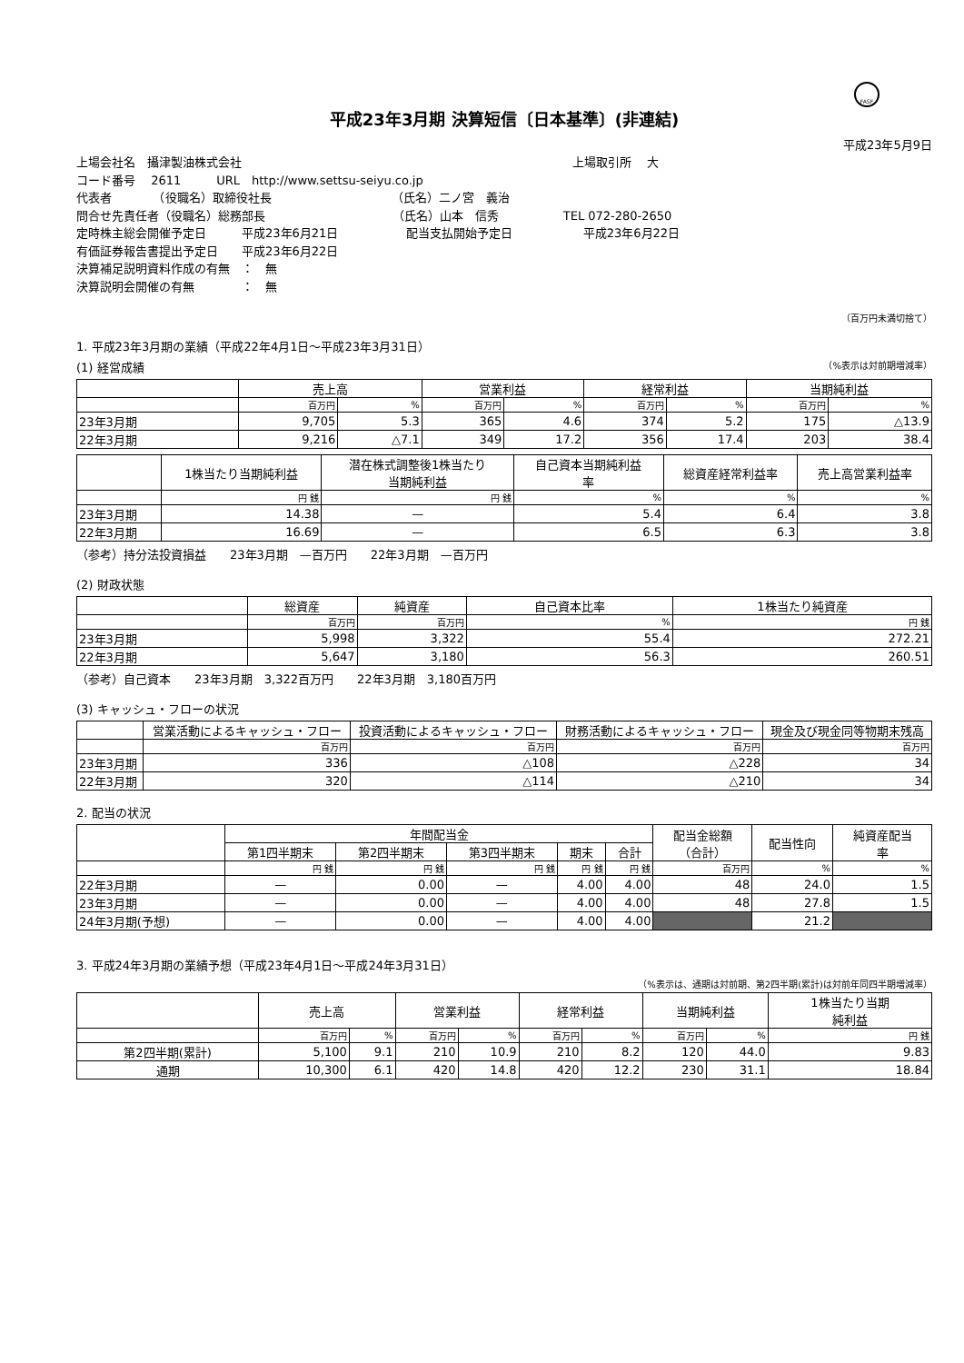FASF
平成23年3月期 決算短信〔日本基準〕(非連結)
平成23年5月9日
上場会社名　攝津製油株式会社 上場取引所　 大
コード番号　 2611　　　URL　http://www.settsu-seiyu.co.jp
代表者　　　　（役職名）取締役社長 （氏名）二ノ宮　義治
問合せ先責任者（役職名）総務部長 （氏名）山本　信秀 TEL 072-280-2650
定時株主総会開催予定日　　　平成23年6月21日 配当支払開始予定日　　　　　　平成23年6月22日
有価証券報告書提出予定日　　平成23年6月22日
決算補足説明資料作成の有無　：　無
決算説明会開催の有無　　　　：　無
（百万円未満切捨て）
1. 平成23年3月期の業績（平成22年4月1日～平成23年3月31日）
(1) 経営成績 （%表示は対前期増減率）
| | 売上高 | | 営業利益 | | 経常利益 | | 当期純利益 | |
| --- | --- | --- | --- | --- | --- | --- | --- | --- |
| | 百万円 | % | 百万円 | % | 百万円 | % | 百万円 | % |
| 23年3月期 | 9,705 | 5.3 | 365 | 4.6 | 374 | 5.2 | 175 | △13.9 |
| 22年3月期 | 9,216 | △7.1 | 349 | 17.2 | 356 | 17.4 | 203 | 38.4 |
| | 1株当たり当期純利益 | 潜在株式調整後1株当たり 当期純利益 | 自己資本当期純利益 率 | 総資産経常利益率 | 売上高営業利益率 |
| --- | --- | --- | --- | --- | --- |
| | 円 銭 | 円 銭 | % | % | % |
| 23年3月期 | 14.38 | — | 5.4 | 6.4 | 3.8 |
| 22年3月期 | 16.69 | — | 6.5 | 6.3 | 3.8 |
（参考）持分法投資損益　　23年3月期　—百万円　　22年3月期　—百万円
(2) 財政状態
| | 総資産 | 純資産 | 自己資本比率 | 1株当たり純資産 |
| --- | --- | --- | --- | --- |
| | 百万円 | 百万円 | % | 円 銭 |
| 23年3月期 | 5,998 | 3,322 | 55.4 | 272.21 |
| 22年3月期 | 5,647 | 3,180 | 56.3 | 260.51 |
（参考）自己資本　　23年3月期　3,322百万円　　22年3月期　3,180百万円
(3) キャッシュ・フローの状況
| | 営業活動によるキャッシュ・フロー | 投資活動によるキャッシュ・フロー | 財務活動によるキャッシュ・フロー | 現金及び現金同等物期末残高 |
| --- | --- | --- | --- | --- |
| | 百万円 | 百万円 | 百万円 | 百万円 |
| 23年3月期 | 336 | △108 | △228 | 34 |
| 22年3月期 | 320 | △114 | △210 | 34 |
2. 配当の状況
| | 年間配当金 | | | | | 配当金総額 （合計） | 配当性向 | 純資産配当 率 |
| --- | --- | --- | --- | --- | --- | --- | --- | --- |
| | 第1四半期末 | 第2四半期末 | 第3四半期末 | 期末 | 合計 | | | |
| | 円 銭 | 円 銭 | 円 銭 | 円 銭 | 円 銭 | 百万円 | % | % |
| 22年3月期 | — | 0.00 | — | 4.00 | 4.00 | 48 | 24.0 | 1.5 |
| 23年3月期 | — | 0.00 | — | 4.00 | 4.00 | 48 | 27.8 | 1.5 |
| 24年3月期(予想) | — | 0.00 | — | 4.00 | 4.00 | | 21.2 | |
3. 平成24年3月期の業績予想（平成23年4月1日～平成24年3月31日）
（%表示は、通期は対前期、第2四半期(累計)は対前年同四半期増減率）
| | 売上高 | | 営業利益 | | 経常利益 | | 当期純利益 | | 1株当たり当期 純利益 |
| --- | --- | --- | --- | --- | --- | --- | --- | --- | --- |
| | 百万円 | % | 百万円 | % | 百万円 | % | 百万円 | % | 円 銭 |
| 第2四半期(累計) | 5,100 | 9.1 | 210 | 10.9 | 210 | 8.2 | 120 | 44.0 | 9.83 |
| 通期 | 10,300 | 6.1 | 420 | 14.8 | 420 | 12.2 | 230 | 31.1 | 18.84 |